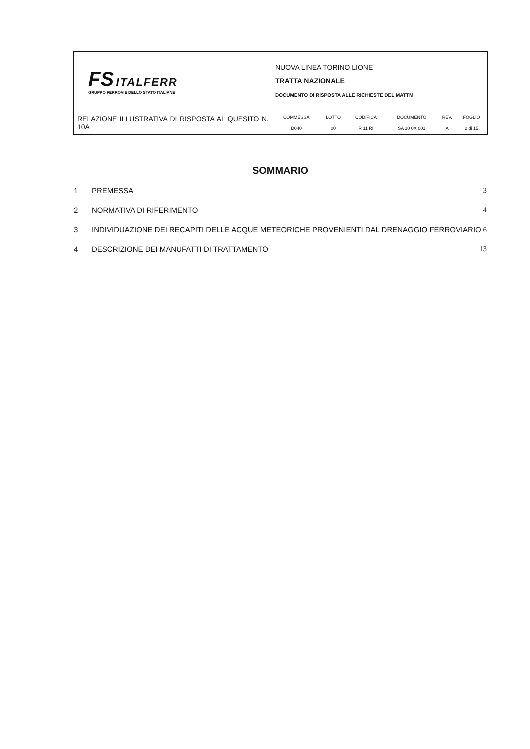| FS ITALFERR GRUPPO FERROVIE DELLO STATO ITALIANE | NUOVA LINEA TORINO LIONE TRATTA NAZIONALE DOCUMENTO DI RISPOSTA ALLE RICHIESTE DEL MATTM |
| RELAZIONE ILLUSTRATIVA DI RISPOSTA AL QUESITO N. 10A | / COMMESSA / LOTTO / CODIFICA / DOCUMENTO / REV. / FOGLIO / / D040 / 00 / R 11 RI / SA 10 0X 001 / A / 2 di 15 / |
SOMMARIO
1 PREMESSA 3
2 NORMATIVA DI RIFERIMENTO 4
3 INDIVIDUAZIONE DEI RECAPITI DELLE ACQUE METEORICHE PROVENIENTI DAL DRENAGGIO FERROVIARIO 6
4 DESCRIZIONE DEI MANUFATTI DI TRATTAMENTO 13